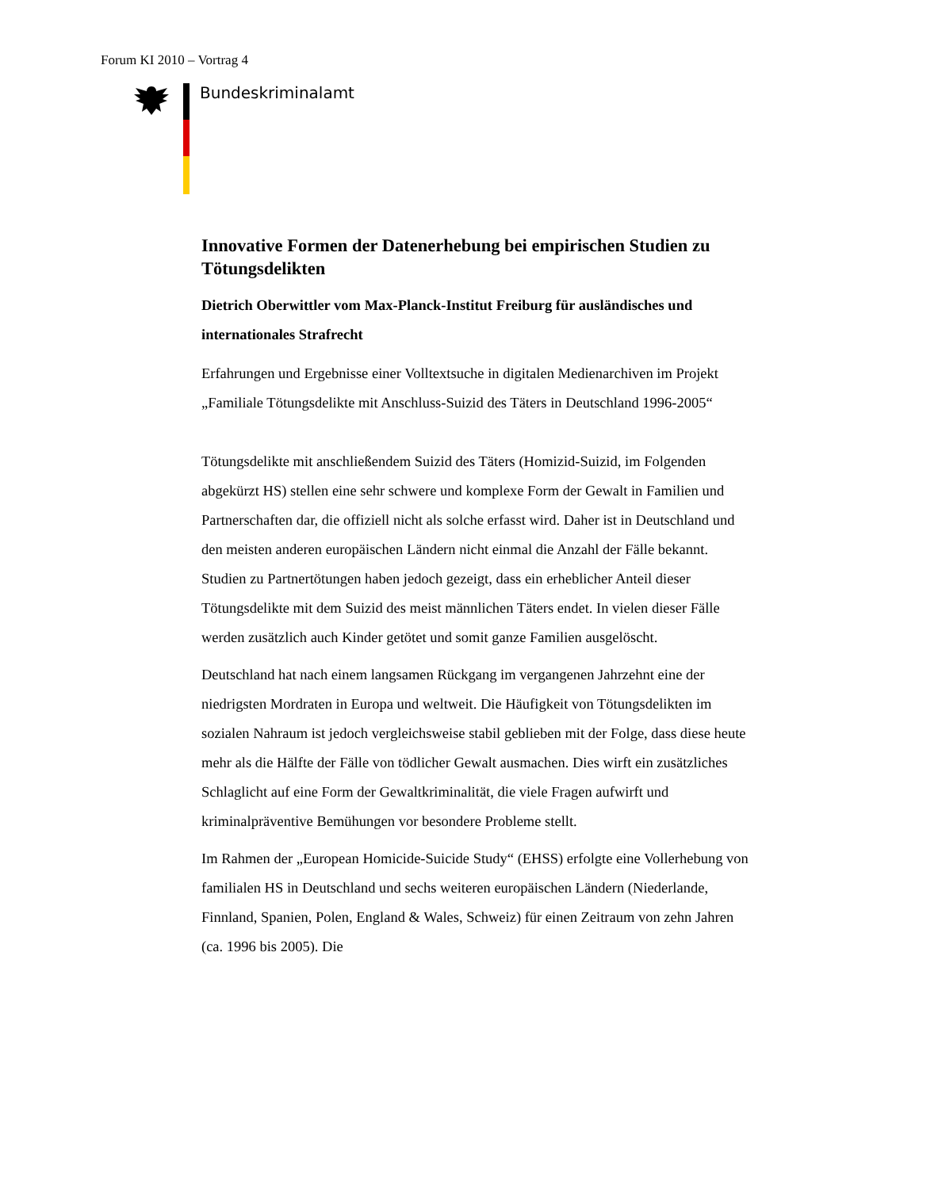Forum KI 2010 – Vortrag 4
Bundeskriminalamt
Innovative Formen der Datenerhebung bei empirischen Studien zu Tötungsdelikten
Dietrich Oberwittler vom Max-Planck-Institut Freiburg für ausländisches und internationales Strafrecht
Erfahrungen und Ergebnisse einer Volltextsuche in digitalen Medienarchiven im Projekt „Familiale Tötungsdelikte mit Anschluss-Suizid des Täters in Deutschland 1996-2005“
Tötungsdelikte mit anschließendem Suizid des Täters (Homizid-Suizid, im Folgenden abgekürzt HS) stellen eine sehr schwere und komplexe Form der Gewalt in Familien und Partnerschaften dar, die offiziell nicht als solche erfasst wird. Daher ist in Deutschland und den meisten anderen europäischen Ländern nicht einmal die Anzahl der Fälle bekannt. Studien zu Partnertötungen haben jedoch gezeigt, dass ein erheblicher Anteil dieser Tötungsdelikte mit dem Suizid des meist männlichen Täters endet. In vielen dieser Fälle werden zusätzlich auch Kinder getötet und somit ganze Familien ausgelöscht.
Deutschland hat nach einem langsamen Rückgang im vergangenen Jahrzehnt eine der niedrigsten Mordraten in Europa und weltweit. Die Häufigkeit von Tötungsdelikten im sozialen Nahraum ist jedoch vergleichsweise stabil geblieben mit der Folge, dass diese heute mehr als die Hälfte der Fälle von tödlicher Gewalt ausmachen. Dies wirft ein zusätzliches Schlaglicht auf eine Form der Gewaltkriminalität, die viele Fragen aufwirft und kriminalpräventive Bemühungen vor besondere Probleme stellt.
Im Rahmen der „European Homicide-Suicide Study“ (EHSS) erfolgte eine Vollerhebung von familialen HS in Deutschland und sechs weiteren europäischen Ländern (Niederlande, Finnland, Spanien, Polen, England & Wales, Schweiz) für einen Zeitraum von zehn Jahren (ca. 1996 bis 2005). Die